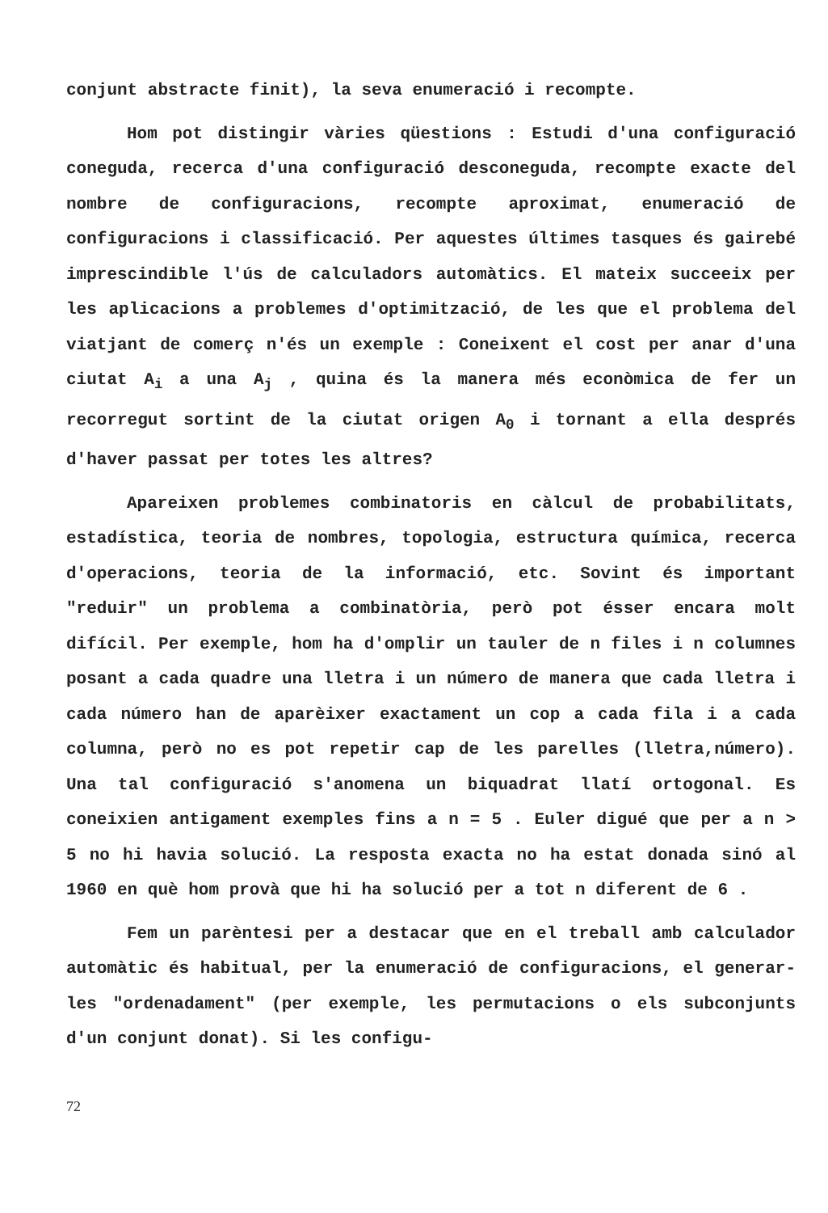conjunt abstracte finit), la seva enumeració i recompte.
Hom pot distingir vàries qüestions : Estudi d'una configuració coneguda, recerca d'una configuració desconeguda, recompte exacte del nombre de configuracions, recompte aproximat, enumeració de configuracions i classificació. Per aquestes últimes tasques és gairebé imprescindible l'ús de calculadors automàtics. El mateix succeeix per les aplicacions a problemes d'optimització, de les que el problema del viatjant de comerç n'és un exemple : Coneixent el cost per anar d'una ciutat A<sub>i</sub> a una A<sub>j</sub> , quina és la manera més econòmica de fer un recorregut sortint de la ciutat origen A<sub>0</sub> i tornant a ella després d'haver passat per totes les altres?
Apareixen problemes combinatoris en càlcul de probabilitats, estadística, teoria de nombres, topologia, estructura química, recerca d'operacions, teoria de la informació, etc. Sovint és important "reduir" un problema a combinatòria, però pot ésser encara molt difícil. Per exemple, hom ha d'omplir un tauler de n files i n columnes posant a cada quadre una lletra i un número de manera que cada lletra i cada número han de aparèixer exactament un cop a cada fila i a cada columna, però no es pot repetir cap de les parelles (lletra,número). Una tal configuració s'anomena un biquadrat llatí ortogonal. Es coneixien antigament exemples fins a n = 5 . Euler digué que per a n > 5 no hi havia solució. La resposta exacta no ha estat donada sinó al 1960 en què hom provà que hi ha solució per a tot n diferent de 6 .
Fem un parèntesi per a destacar que en el treball amb calculador automàtic és habitual, per la enumeració de configuracions, el generar-les "ordenadament" (per exemple, les permutacions o els subconjunts d'un conjunt donat). Si les configu-
72